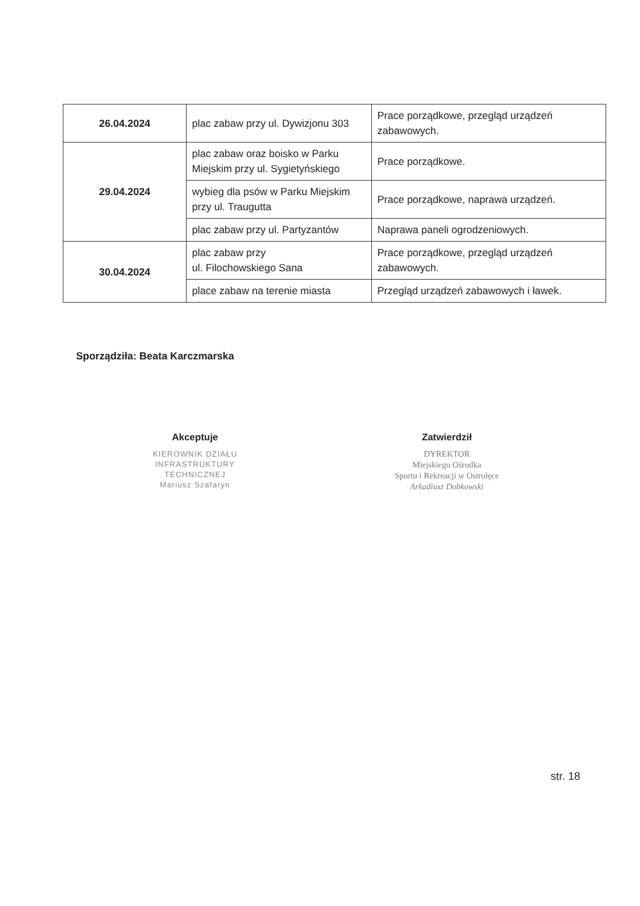| 26.04.2024 | plac zabaw przy ul. Dywizjonu 303 | Prace porządkowe, przegląd urządzeń zabawowych. |
| 29.04.2024 | plac zabaw oraz boisko w Parku Miejskim przy ul. Sygietyńskiego | Prace porządkowe. |
| | wybieg dla psów w Parku Miejskim przy ul. Traugutta | Prace porządkowe, naprawa urządzeń. |
| | plac zabaw przy ul. Partyzantów | Naprawa paneli ogrodzeniowych. |
| 30.04.2024 | plac zabaw przy ul. Filochowskiego Sana | Prace porządkowe, przegląd urządzeń zabawowych. |
| | place zabaw na terenie miasta | Przegląd urządzeń zabawowych i ławek. |
Sporządziła: Beata Karczmarska
Akceptuje
KIEROWNIK DZIAŁU
INFRASTRUKTURY
TECHNICZNEJ
Mariusz Szafaryn
Zatwierdził
DYREKTOR
Miejskiego Ośrodka
Sportu i Rekreacji w Ostrołęce
Arkadiusz Dobkowski
str. 18